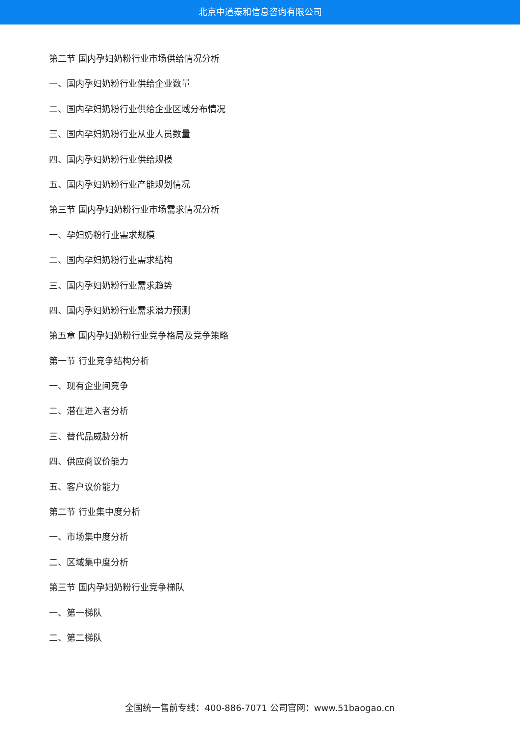北京中道泰和信息咨询有限公司
第二节 国内孕妇奶粉行业市场供给情况分析
一、国内孕妇奶粉行业供给企业数量
二、国内孕妇奶粉行业供给企业区域分布情况
三、国内孕妇奶粉行业从业人员数量
四、国内孕妇奶粉行业供给规模
五、国内孕妇奶粉行业产能规划情况
第三节 国内孕妇奶粉行业市场需求情况分析
一、孕妇奶粉行业需求规模
二、国内孕妇奶粉行业需求结构
三、国内孕妇奶粉行业需求趋势
四、国内孕妇奶粉行业需求潜力预测
第五章 国内孕妇奶粉行业竞争格局及竞争策略
第一节 行业竞争结构分析
一、现有企业间竞争
二、潜在进入者分析
三、替代品威胁分析
四、供应商议价能力
五、客户议价能力
第二节 行业集中度分析
一、市场集中度分析
二、区域集中度分析
第三节 国内孕妇奶粉行业竞争梯队
一、第一梯队
二、第二梯队
全国统一售前专线：400-886-7071 公司官网：www.51baogao.cn